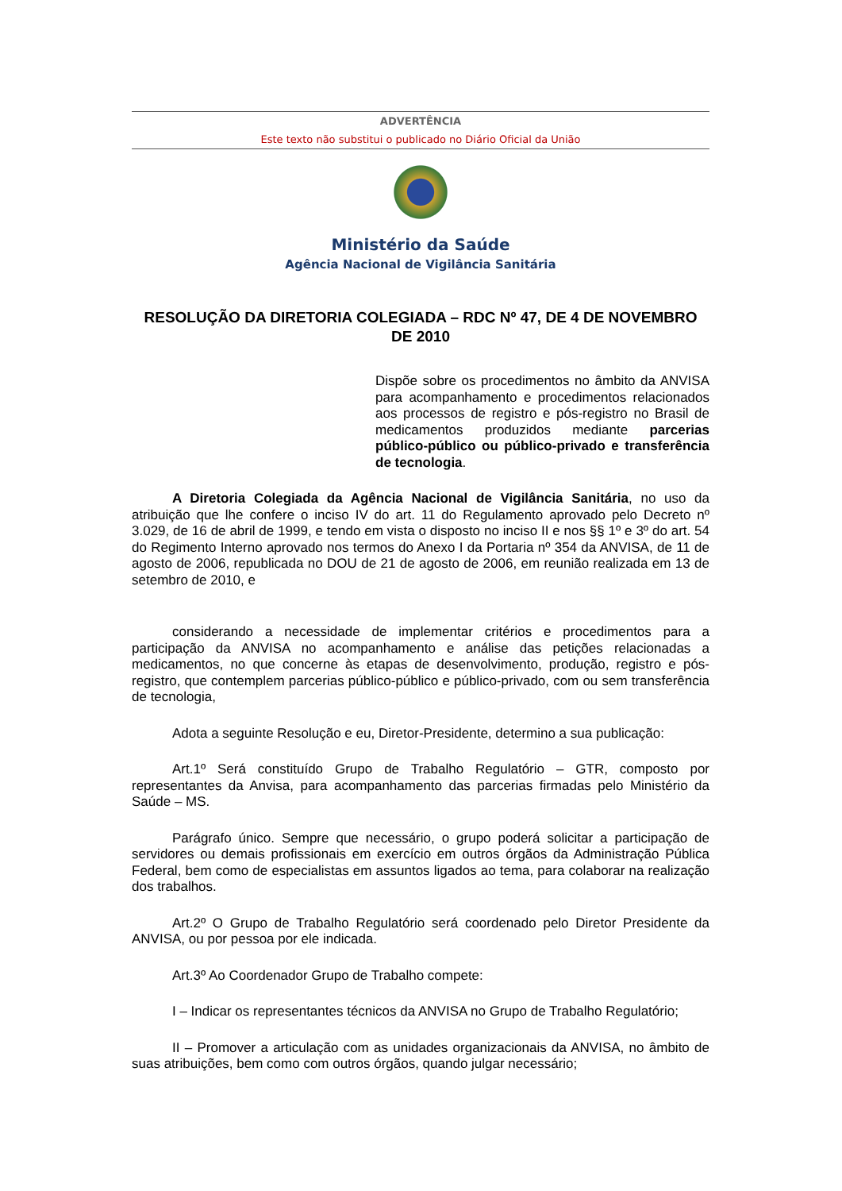ADVERTÊNCIA
Este texto não substitui o publicado no Diário Oficial da União
Ministério da Saúde
Agência Nacional de Vigilância Sanitária
RESOLUÇÃO DA DIRETORIA COLEGIADA – RDC Nº 47, DE 4 DE NOVEMBRO DE 2010
Dispõe sobre os procedimentos no âmbito da ANVISA para acompanhamento e procedimentos relacionados aos processos de registro e pós-registro no Brasil de medicamentos produzidos mediante parcerias público-público ou público-privado e transferência de tecnologia.
A Diretoria Colegiada da Agência Nacional de Vigilância Sanitária, no uso da atribuição que lhe confere o inciso IV do art. 11 do Regulamento aprovado pelo Decreto nº 3.029, de 16 de abril de 1999, e tendo em vista o disposto no inciso II e nos §§ 1º e 3º do art. 54 do Regimento Interno aprovado nos termos do Anexo I da Portaria nº 354 da ANVISA, de 11 de agosto de 2006, republicada no DOU de 21 de agosto de 2006, em reunião realizada em 13 de setembro de 2010, e
considerando a necessidade de implementar critérios e procedimentos para a participação da ANVISA no acompanhamento e análise das petições relacionadas a medicamentos, no que concerne às etapas de desenvolvimento, produção, registro e pós-registro, que contemplem parcerias público-público e público-privado, com ou sem transferência de tecnologia,
Adota a seguinte Resolução e eu, Diretor-Presidente, determino a sua publicação:
Art.1º Será constituído Grupo de Trabalho Regulatório – GTR, composto por representantes da Anvisa, para acompanhamento das parcerias firmadas pelo Ministério da Saúde – MS.
Parágrafo único. Sempre que necessário, o grupo poderá solicitar a participação de servidores ou demais profissionais em exercício em outros órgãos da Administração Pública Federal, bem como de especialistas em assuntos ligados ao tema, para colaborar na realização dos trabalhos.
Art.2º O Grupo de Trabalho Regulatório será coordenado pelo Diretor Presidente da ANVISA, ou por pessoa por ele indicada.
Art.3º Ao Coordenador Grupo de Trabalho compete:
I – Indicar os representantes técnicos da ANVISA no Grupo de Trabalho Regulatório;
II – Promover a articulação com as unidades organizacionais da ANVISA, no âmbito de suas atribuições, bem como com outros órgãos, quando julgar necessário;